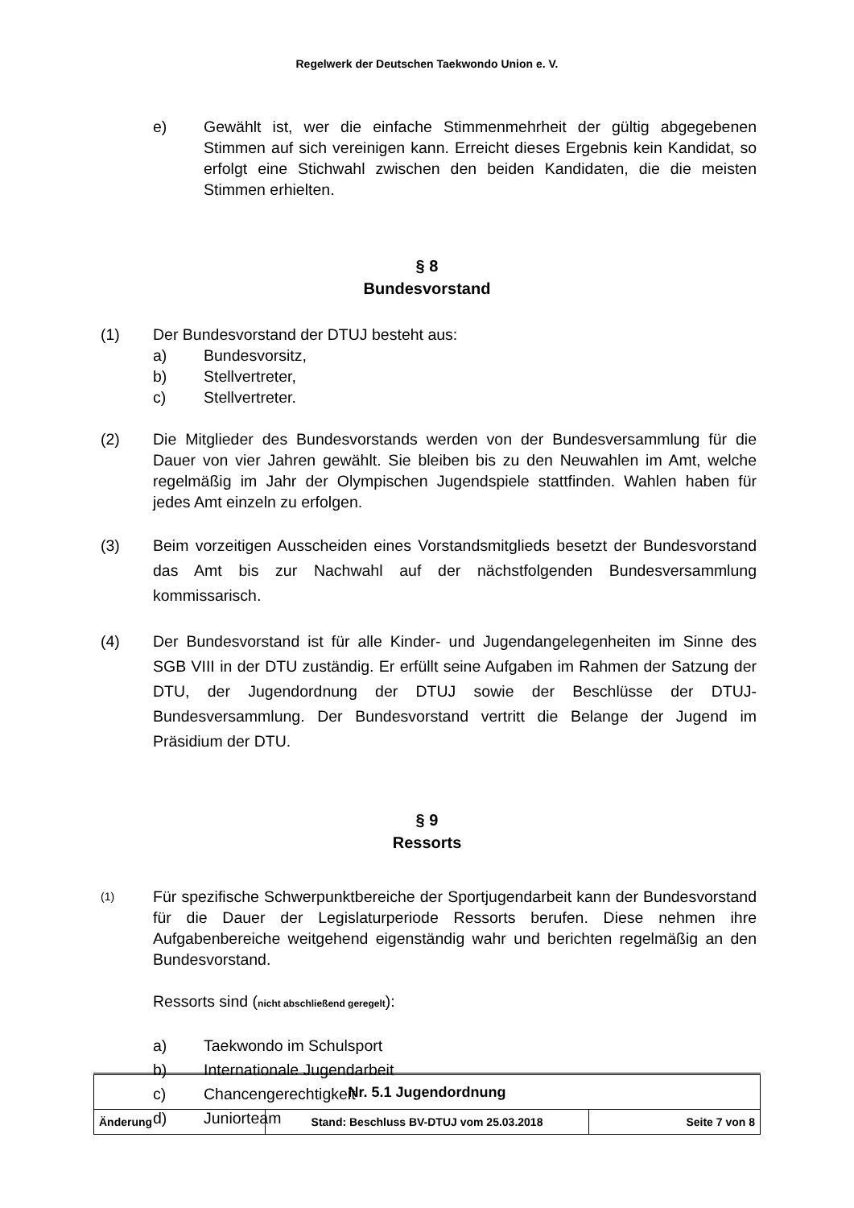Regelwerk der Deutschen Taekwondo Union e. V.
e) Gewählt ist, wer die einfache Stimmenmehrheit der gültig abgegebenen Stimmen auf sich vereinigen kann. Erreicht dieses Ergebnis kein Kandidat, so erfolgt eine Stichwahl zwischen den beiden Kandidaten, die die meisten Stimmen erhielten.
§ 8
Bundesvorstand
(1) Der Bundesvorstand der DTUJ besteht aus:
a) Bundesvorsitz,
b) Stellvertreter,
c) Stellvertreter.
(2) Die Mitglieder des Bundesvorstands werden von der Bundesversammlung für die Dauer von vier Jahren gewählt. Sie bleiben bis zu den Neuwahlen im Amt, welche regelmäßig im Jahr der Olympischen Jugendspiele stattfinden. Wahlen haben für jedes Amt einzeln zu erfolgen.
(3) Beim vorzeitigen Ausscheiden eines Vorstandsmitglieds besetzt der Bundes­vorstand das Amt bis zur Nachwahl auf der nächstfolgenden Bundes­versammlung kommissarisch.
(4) Der Bundesvorstand ist für alle Kinder- und Jugendangelegenheiten im Sinne des SGB VIII in der DTU zuständig. Er erfüllt seine Aufgaben im Rahmen der Satzung der DTU, der Jugendordnung der DTUJ sowie der Beschlüsse der DTUJ-Bundesversammlung. Der Bundesvorstand vertritt die Belange der Jugend im Präsidium der DTU.
§ 9
Ressorts
(1)
Für spezifische Schwerpunktbereiche der Sportjugendarbeit kann der Bundes­vorstand für die Dauer der Legislaturperiode Ressorts berufen. Diese nehmen ihre Aufgabenbereiche weitgehend eigenständig wahr und berichten regelmäßig an den Bundesvorstand.
Ressorts sind (nicht abschließend geregelt):
a) Taekwondo im Schulsport
b) Internationale Jugendarbeit
c) Chancengerechtigkeit
d) Juniorteam
| Nr. 5.1 Jugendordnung | | |
| Änderung | Stand: Beschluss BV-DTUJ vom 25.03.2018 | Seite 7 von 8 |